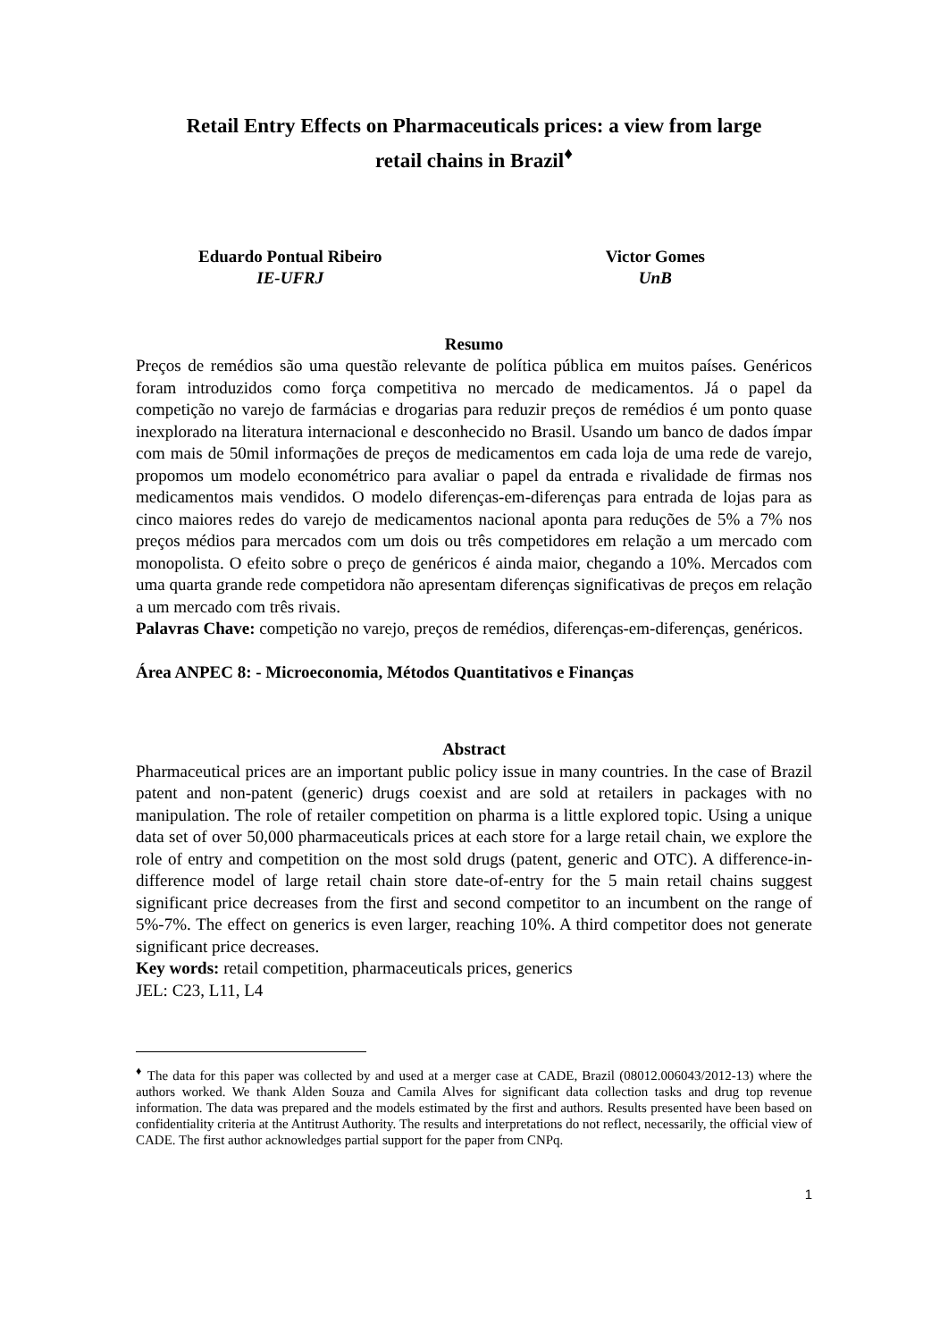Retail Entry Effects on Pharmaceuticals prices: a view from large
retail chains in Brazil<sup>♦</sup>
Eduardo Pontual Ribeiro
IE-UFRJ
Victor Gomes
UnB
Resumo
Preços de remédios são uma questão relevante de política pública em muitos países. Genéricos foram introduzidos como força competitiva no mercado de medicamentos. Já o papel da competição no varejo de farmácias e drogarias para reduzir preços de remédios é um ponto quase inexplorado na literatura internacional e desconhecido no Brasil. Usando um banco de dados ímpar com mais de 50mil informações de preços de medicamentos em cada loja de uma rede de varejo, propomos um modelo econométrico para avaliar o papel da entrada e rivalidade de firmas nos medicamentos mais vendidos. O modelo diferenças-em-diferenças para entrada de lojas para as cinco maiores redes do varejo de medicamentos nacional aponta para reduções de 5% a 7% nos preços médios para mercados com um dois ou três competidores em relação a um mercado com monopolista. O efeito sobre o preço de genéricos é ainda maior, chegando a 10%. Mercados com uma quarta grande rede competidora não apresentam diferenças significativas de preços em relação a um mercado com três rivais.
Palavras Chave: competição no varejo, preços de remédios, diferenças-em-diferenças, genéricos.
Área ANPEC 8: - Microeconomia, Métodos Quantitativos e Finanças
Abstract
Pharmaceutical prices are an important public policy issue in many countries. In the case of Brazil patent and non-patent (generic) drugs coexist and are sold at retailers in packages with no manipulation. The role of retailer competition on pharma is a little explored topic. Using a unique data set of over 50,000 pharmaceuticals prices at each store for a large retail chain, we explore the role of entry and competition on the most sold drugs (patent, generic and OTC). A difference-in-difference model of large retail chain store date-of-entry for the 5 main retail chains suggest significant price decreases from the first and second competitor to an incumbent on the range of 5%-7%. The effect on generics is even larger, reaching 10%. A third competitor does not generate significant price decreases.
Key words: retail competition, pharmaceuticals prices, generics
JEL: C23, L11, L4
<sup>♦</sup> The data for this paper was collected by and used at a merger case at CADE, Brazil (08012.006043/2012-13) where the authors worked. We thank Alden Souza and Camila Alves for significant data collection tasks and drug top revenue information. The data was prepared and the models estimated by the first and authors. Results presented have been based on confidentiality criteria at the Antitrust Authority. The results and interpretations do not reflect, necessarily, the official view of CADE. The first author acknowledges partial support for the paper from CNPq.
1